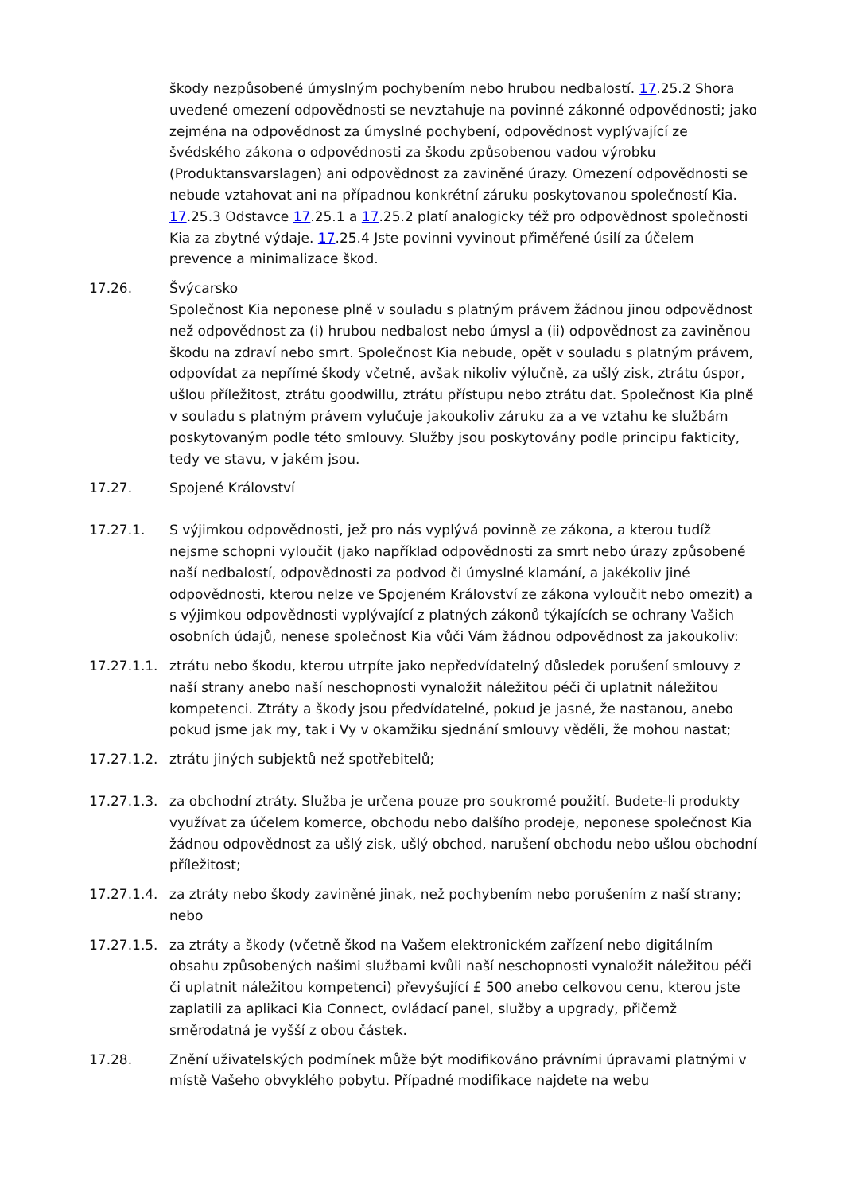škody nezpůsobené úmyslným pochybením nebo hrubou nedbalostí. 17.25.2 Shora uvedené omezení odpovědnosti se nevztahuje na povinné zákonné odpovědnosti; jako zejména na odpovědnost za úmyslné pochybení, odpovědnost vyplývající ze švédského zákona o odpovědnosti za škodu způsobenou vadou výrobku (Produktansvarslagen) ani odpovědnost za zaviněné úrazy. Omezení odpovědnosti se nebude vztahovat ani na případnou konkrétní záruku poskytovanou společností Kia. 17.25.3 Odstavce 17.25.1 a 17.25.2 platí analogicky též pro odpovědnost společnosti Kia za zbytné výdaje. 17.25.4 Jste povinni vyvinout přiměřené úsilí za účelem prevence a minimalizace škod.
17.26. Švýcarsko
Společnost Kia neponese plně v souladu s platným právem žádnou jinou odpovědnost než odpovědnost za (i) hrubou nedbalost nebo úmysl a (ii) odpovědnost za zaviněnou škodu na zdraví nebo smrt. Společnost Kia nebude, opět v souladu s platným právem, odpovídat za nepřímé škody včetně, avšak nikoliv výlučně, za ušlý zisk, ztrátu úspor, ušlou příležitost, ztrátu goodwillu, ztrátu přístupu nebo ztrátu dat. Společnost Kia plně v souladu s platným právem vylučuje jakoukoliv záruku za a ve vztahu ke službám poskytovaným podle této smlouvy. Služby jsou poskytovány podle principu fakticity, tedy ve stavu, v jakém jsou.
17.27. Spojené Království
17.27.1. S výjimkou odpovědnosti, jež pro nás vyplývá povinně ze zákona, a kterou tudíž nejsme schopni vyloučit (jako například odpovědnosti za smrt nebo úrazy způsobené naší nedbalostí, odpovědnosti za podvod či úmyslné klamání, a jakékoliv jiné odpovědnosti, kterou nelze ve Spojeném Království ze zákona vyloučit nebo omezit) a s výjimkou odpovědnosti vyplývající z platných zákonů týkajících se ochrany Vašich osobních údajů, nenese společnost Kia vůči Vám žádnou odpovědnost za jakoukoliv:
17.27.1.1.
ztrátu nebo škodu, kterou utrpíte jako nepředvídatelný důsledek porušení smlouvy z naší strany anebo naší neschopnosti vynaložit náležitou péči či uplatnit náležitou kompetenci. Ztráty a škody jsou předvídatelné, pokud je jasné, že nastanou, anebo pokud jsme jak my, tak i Vy v okamžiku sjednání smlouvy věděli, že mohou nastat;
17.27.1.2.
ztrátu jiných subjektů než spotřebitelů;
17.27.1.3.
za obchodní ztráty. Služba je určena pouze pro soukromé použití. Budete-li produkty využívat za účelem komerce, obchodu nebo dalšího prodeje, neponese společnost Kia žádnou odpovědnost za ušlý zisk, ušlý obchod, narušení obchodu nebo ušlou obchodní příležitost;
17.27.1.4.
za ztráty nebo škody zaviněné jinak, než pochybením nebo porušením z naší strany; nebo
17.27.1.5.
za ztráty a škody (včetně škod na Vašem elektronickém zařízení nebo digitálním obsahu způsobených našimi službami kvůli naší neschopnosti vynaložit náležitou péči či uplatnit náležitou kompetenci) převyšující £ 500 anebo celkovou cenu, kterou jste zaplatili za aplikaci Kia Connect, ovládací panel, služby a upgrady, přičemž směrodatná je vyšší z obou částek.
17.28. Znění uživatelských podmínek může být modifikováno právními úpravami platnými v místě Vašeho obvyklého pobytu. Případné modifikace najdete na webu